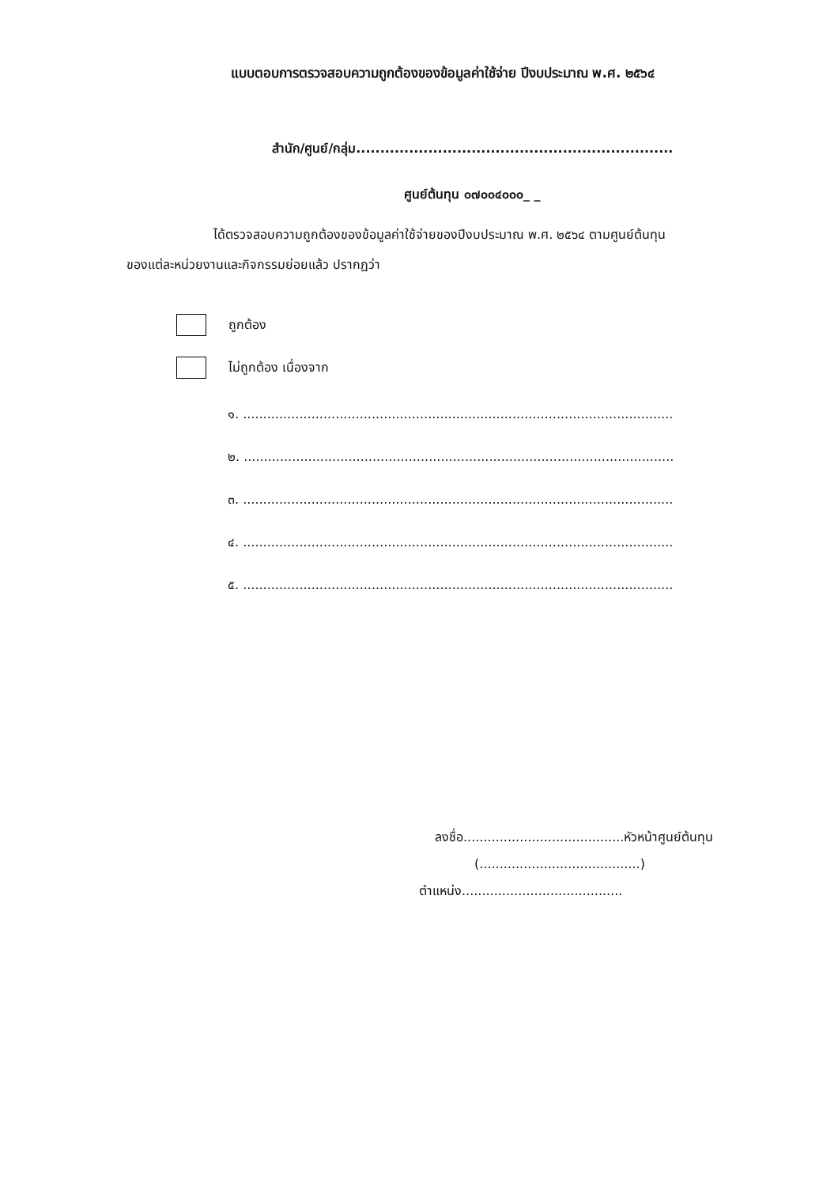แบบตอบการตรวจสอบความถูกต้องของข้อมูลค่าใช้จ่าย ปีงบประมาณ พ.ศ. ๒๕๖๔
สำนัก/ศูนย์/กลุ่ม..................................................................
ศูนย์ต้นทุน ๐๗๐๐๔๐๐๐_ _
ได้ตรวจสอบความถูกต้องของข้อมูลค่าใช้จ่ายของปีงบประมาณ พ.ศ. ๒๕๖๔ ตามศูนย์ต้นทุน
ของแต่ละหน่วยงานและกิจกรรมย่อยแล้ว ปรากฏว่า
ถูกต้อง
ไม่ถูกต้อง เนื่องจาก
๑. ...........................................................................................................
๒. ...........................................................................................................
๓. ...........................................................................................................
๔. ...........................................................................................................
๕. ...........................................................................................................
ลงชื่อ........................................หัวหน้าศูนย์ต้นทุน
(........................................)
ตำแหน่ง........................................